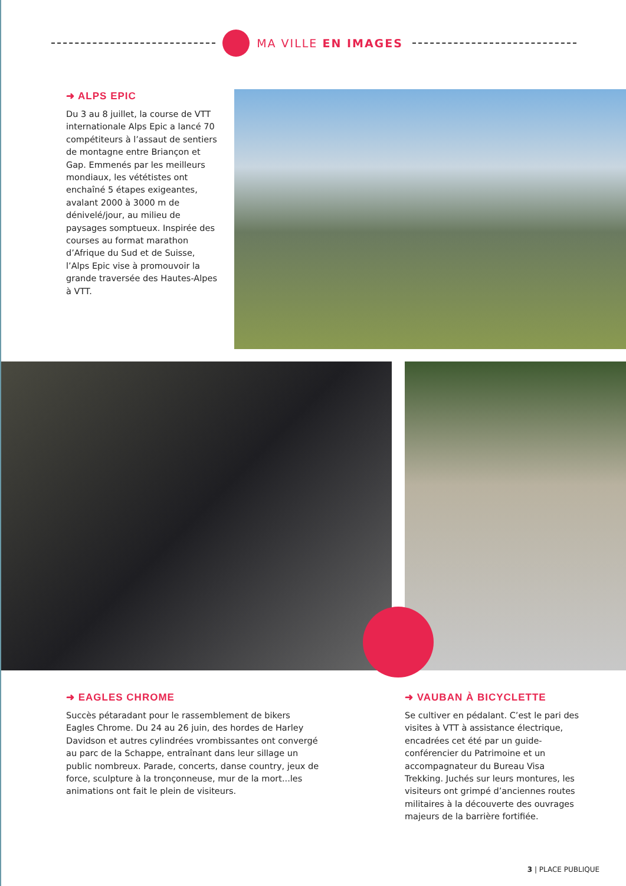MA VILLE EN IMAGES
➜ ALPS EPIC
Du 3 au 8 juillet, la course de VTT internationale Alps Epic a lancé 70 compétiteurs à l’assaut de sentiers de montagne entre Briançon et Gap. Emmenés par les meilleurs mondiaux, les vététistes ont enchaîné 5 étapes exigeantes, avalant 2000 à 3000 m de dénivelé/jour, au milieu de paysages somptueux. Inspirée des courses au format marathon d’Afrique du Sud et de Suisse, l’Alps Epic vise à promouvoir la grande traversée des Hautes-Alpes à VTT.
➜ EAGLES CHROME
Succès pétaradant pour le rassemblement de bikers Eagles Chrome. Du 24 au 26 juin, des hordes de Harley Davidson et autres cylindrées vrombissantes ont convergé au parc de la Schappe, entraînant dans leur sillage un public nombreux. Parade, concerts, danse country, jeux de force, sculpture à la tronçonneuse, mur de la mort...les animations ont fait le plein de visiteurs.
➜ VAUBAN À BICYCLETTE
Se cultiver en pédalant. C’est le pari des visites à VTT à assistance électrique, encadrées cet été par un guide-conférencier du Patrimoine et un accompagnateur du Bureau Visa Trekking. Juchés sur leurs montures, les visiteurs ont grimpé d’anciennes routes militaires à la découverte des ouvrages majeurs de la barrière fortifiée.
3 | PLACE PUBLIQUE